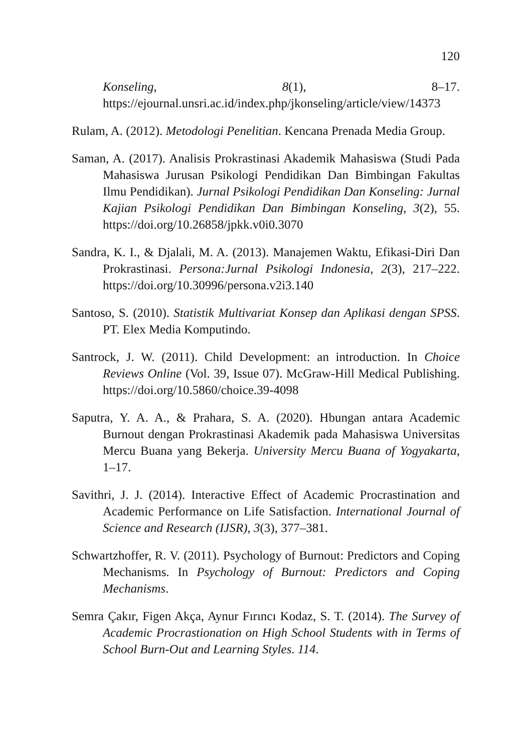120
Konseling, 8(1), 8–17. https://ejournal.unsri.ac.id/index.php/jkonseling/article/view/14373
Rulam, A. (2012). Metodologi Penelitian. Kencana Prenada Media Group.
Saman, A. (2017). Analisis Prokrastinasi Akademik Mahasiswa (Studi Pada Mahasiswa Jurusan Psikologi Pendidikan Dan Bimbingan Fakultas Ilmu Pendidikan). Jurnal Psikologi Pendidikan Dan Konseling: Jurnal Kajian Psikologi Pendidikan Dan Bimbingan Konseling, 3(2), 55. https://doi.org/10.26858/jpkk.v0i0.3070
Sandra, K. I., & Djalali, M. A. (2013). Manajemen Waktu, Efikasi-Diri Dan Prokrastinasi. Persona:Jurnal Psikologi Indonesia, 2(3), 217–222. https://doi.org/10.30996/persona.v2i3.140
Santoso, S. (2010). Statistik Multivariat Konsep dan Aplikasi dengan SPSS. PT. Elex Media Komputindo.
Santrock, J. W. (2011). Child Development: an introduction. In Choice Reviews Online (Vol. 39, Issue 07). McGraw-Hill Medical Publishing. https://doi.org/10.5860/choice.39-4098
Saputra, Y. A. A., & Prahara, S. A. (2020). Hbungan antara Academic Burnout dengan Prokrastinasi Akademik pada Mahasiswa Universitas Mercu Buana yang Bekerja. University Mercu Buana of Yogyakarta, 1–17.
Savithri, J. J. (2014). Interactive Effect of Academic Procrastination and Academic Performance on Life Satisfaction. International Journal of Science and Research (IJSR), 3(3), 377–381.
Schwartzhoffer, R. V. (2011). Psychology of Burnout: Predictors and Coping Mechanisms. In Psychology of Burnout: Predictors and Coping Mechanisms.
Semra Çakır, Figen Akça, Aynur Fırıncı Kodaz, S. T. (2014). The Survey of Academic Procrastionation on High School Students with in Terms of School Burn-Out and Learning Styles. 114.